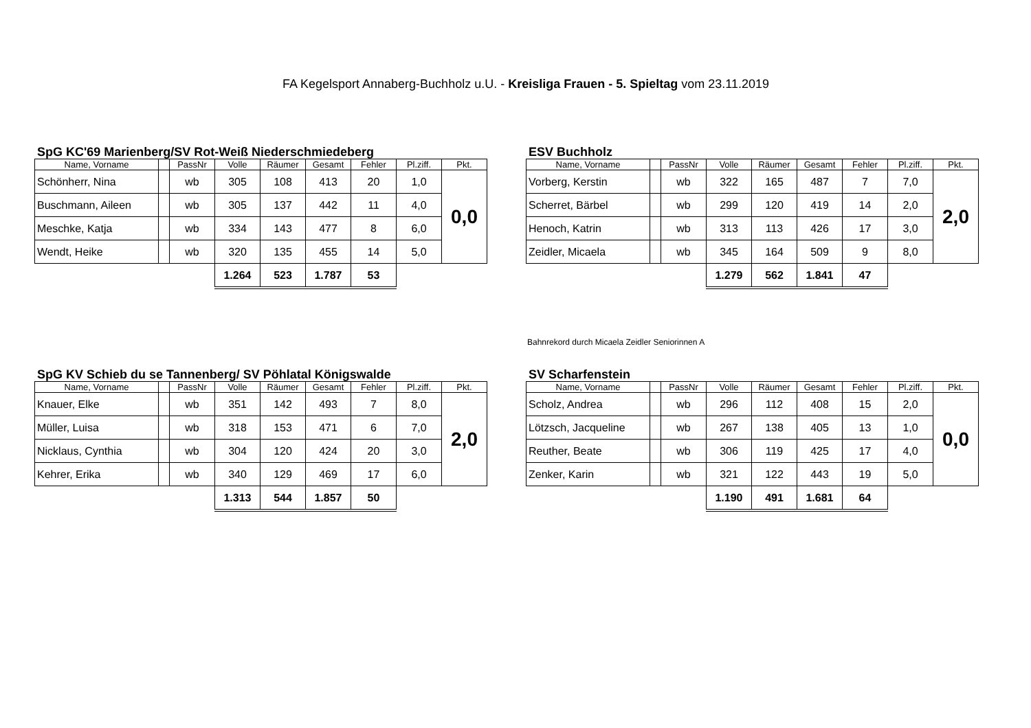FA Kegelsport Annaberg-Buchholz u.U. - Kreisliga Frauen - 5. Spieltag vom 23.11.2019
SpG KC'69 Marienberg/SV Rot-Weiß Niederschmiedeberg
| Name, Vorname | | PassNr | Volle | Räumer | Gesamt | Fehler | Pl.ziff. | Pkt. |
| --- | --- | --- | --- | --- | --- | --- | --- | --- |
| Schönherr, Nina | | wb | 305 | 108 | 413 | 20 | 1,0 | 0,0 |
| Buschmann, Aileen | | wb | 305 | 137 | 442 | 11 | 4,0 | |
| Meschke, Katja | | wb | 334 | 143 | 477 | 8 | 6,0 | |
| Wendt, Heike | | wb | 320 | 135 | 455 | 14 | 5,0 | |
| | | | 1.264 | 523 | 1.787 | 53 | | |
ESV Buchholz
| Name, Vorname | | PassNr | Volle | Räumer | Gesamt | Fehler | Pl.ziff. | Pkt. |
| --- | --- | --- | --- | --- | --- | --- | --- | --- |
| Vorberg, Kerstin | | wb | 322 | 165 | 487 | 7 | 7,0 | 2,0 |
| Scherret, Bärbel | | wb | 299 | 120 | 419 | 14 | 2,0 | |
| Henoch, Katrin | | wb | 313 | 113 | 426 | 17 | 3,0 | |
| Zeidler, Micaela | | wb | 345 | 164 | 509 | 9 | 8,0 | |
| | | | 1.279 | 562 | 1.841 | 47 | | |
Bahnrekord durch Micaela Zeidler Seniorinnen A
SpG KV Schieb du se Tannenberg/ SV Pöhlatal Königswalde
| Name, Vorname | | PassNr | Volle | Räumer | Gesamt | Fehler | Pl.ziff. | Pkt. |
| --- | --- | --- | --- | --- | --- | --- | --- | --- |
| Knauer, Elke | | wb | 351 | 142 | 493 | 7 | 8,0 | 2,0 |
| Müller, Luisa | | wb | 318 | 153 | 471 | 6 | 7,0 | |
| Nicklaus, Cynthia | | wb | 304 | 120 | 424 | 20 | 3,0 | |
| Kehrer, Erika | | wb | 340 | 129 | 469 | 17 | 6,0 | |
| | | | 1.313 | 544 | 1.857 | 50 | | |
SV Scharfenstein
| Name, Vorname | | PassNr | Volle | Räumer | Gesamt | Fehler | Pl.ziff. | Pkt. |
| --- | --- | --- | --- | --- | --- | --- | --- | --- |
| Scholz, Andrea | | wb | 296 | 112 | 408 | 15 | 2,0 | 0,0 |
| Lötzsch, Jacqueline | | wb | 267 | 138 | 405 | 13 | 1,0 | |
| Reuther, Beate | | wb | 306 | 119 | 425 | 17 | 4,0 | |
| Zenker, Karin | | wb | 321 | 122 | 443 | 19 | 5,0 | |
| | | | 1.190 | 491 | 1.681 | 64 | | |